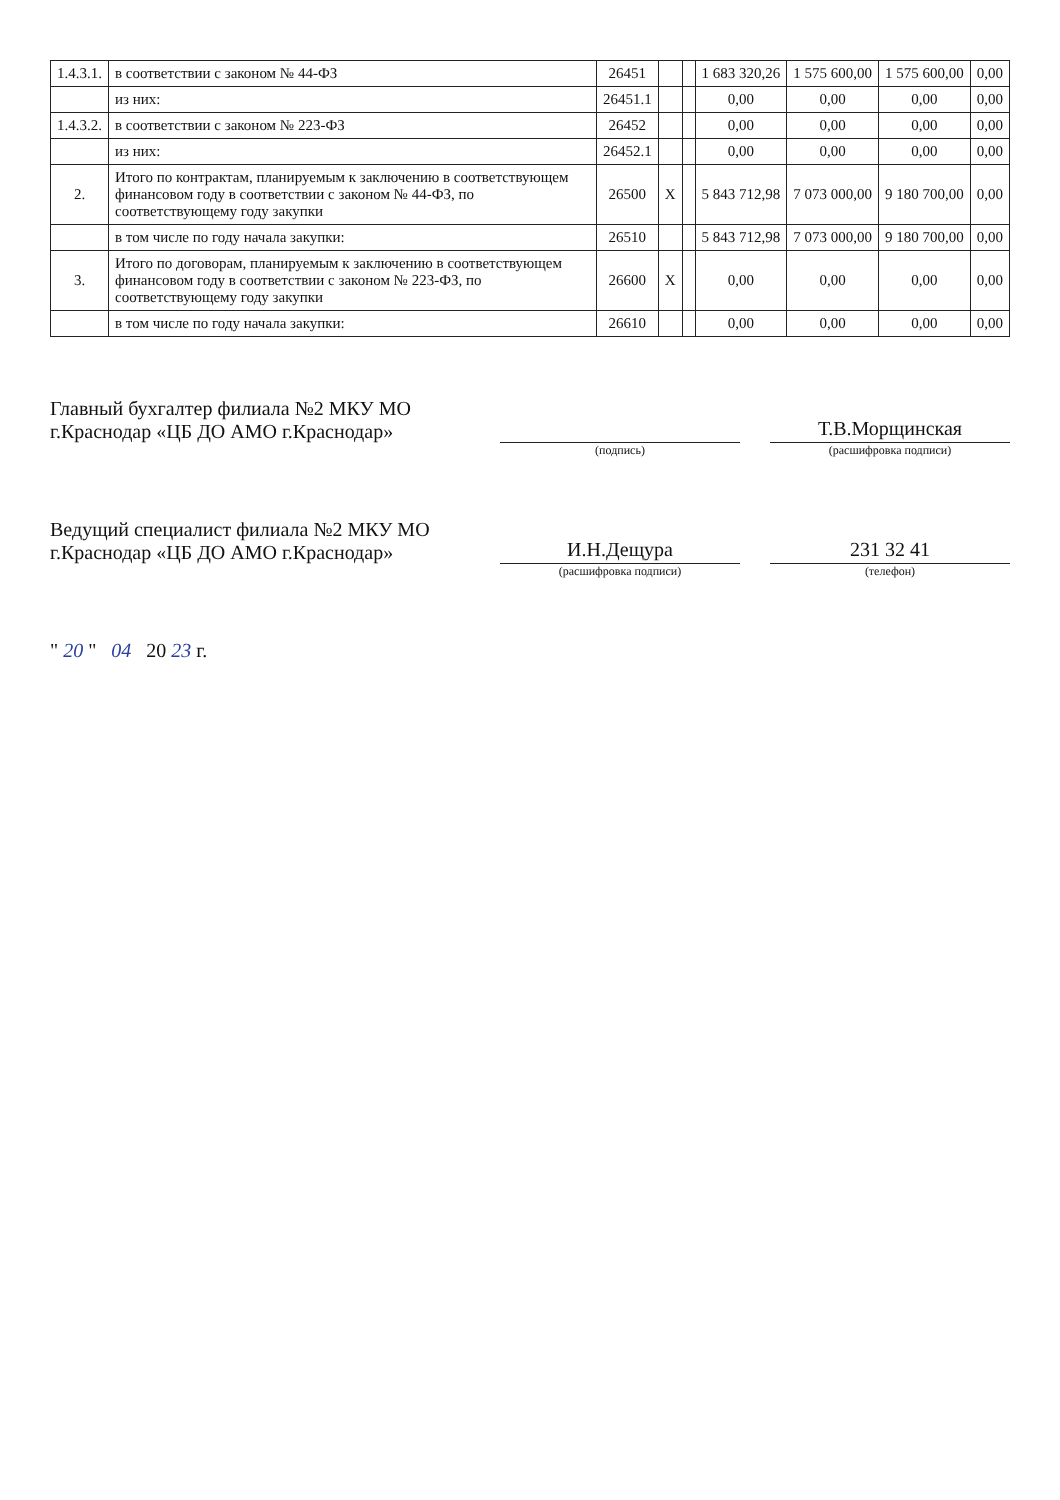| 1.4.3.1. | в соответствии с законом № 44-ФЗ | 26451 | | | 1 683 320,26 | 1 575 600,00 | 1 575 600,00 | 0,00 |
| | из них: | 26451.1 | | | 0,00 | 0,00 | 0,00 | 0,00 |
| 1.4.3.2. | в соответствии с законом № 223-ФЗ | 26452 | | | 0,00 | 0,00 | 0,00 | 0,00 |
| | из них: | 26452.1 | | | 0,00 | 0,00 | 0,00 | 0,00 |
| 2. | Итого по контрактам, планируемым к заключению в соответствующем финансовом году в соответствии с законом № 44-ФЗ, по соответствующему году закупки | 26500 | X | | 5 843 712,98 | 7 073 000,00 | 9 180 700,00 | 0,00 |
| | в том числе по году начала закупки: | 26510 | | | 5 843 712,98 | 7 073 000,00 | 9 180 700,00 | 0,00 |
| 3. | Итого по договорам, планируемым к заключению в соответствующем финансовом году в соответствии с законом № 223-ФЗ, по соответствующему году закупки | 26600 | X | | 0,00 | 0,00 | 0,00 | 0,00 |
| | в том числе по году начала закупки: | 26610 | | | 0,00 | 0,00 | 0,00 | 0,00 |
Главный бухгалтер филиала №2 МКУ МО г.Краснодар «ЦБ ДО АМО г.Краснодар»
Т.В.Морщинская
(подпись) (расшифровка подписи)
Ведущий специалист филиала №2 МКУ МО г.Краснодар «ЦБ ДО АМО г.Краснодар»
И.Н.Дещура
231 32 41
(расшифровка подписи) (телефон)
" 20 " 04 20 23 г.